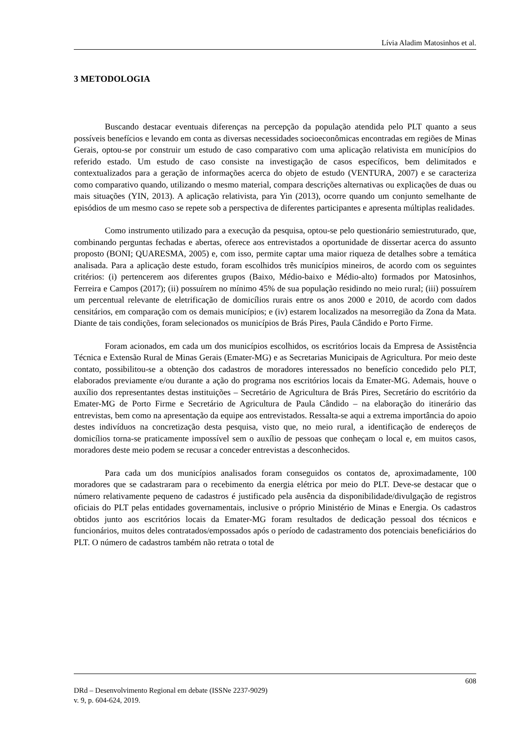Lívia Aladim Matosinhos et al.
3 METODOLOGIA
Buscando destacar eventuais diferenças na percepção da população atendida pelo PLT quanto a seus possíveis benefícios e levando em conta as diversas necessidades socioeconômicas encontradas em regiões de Minas Gerais, optou-se por construir um estudo de caso comparativo com uma aplicação relativista em municípios do referido estado. Um estudo de caso consiste na investigação de casos específicos, bem delimitados e contextualizados para a geração de informações acerca do objeto de estudo (VENTURA, 2007) e se caracteriza como comparativo quando, utilizando o mesmo material, compara descrições alternativas ou explicações de duas ou mais situações (YIN, 2013). A aplicação relativista, para Yin (2013), ocorre quando um conjunto semelhante de episódios de um mesmo caso se repete sob a perspectiva de diferentes participantes e apresenta múltiplas realidades.
Como instrumento utilizado para a execução da pesquisa, optou-se pelo questionário semiestruturado, que, combinando perguntas fechadas e abertas, oferece aos entrevistados a oportunidade de dissertar acerca do assunto proposto (BONI; QUARESMA, 2005) e, com isso, permite captar uma maior riqueza de detalhes sobre a temática analisada. Para a aplicação deste estudo, foram escolhidos três municípios mineiros, de acordo com os seguintes critérios: (i) pertencerem aos diferentes grupos (Baixo, Médio-baixo e Médio-alto) formados por Matosinhos, Ferreira e Campos (2017); (ii) possuírem no mínimo 45% de sua população residindo no meio rural; (iii) possuírem um percentual relevante de eletrificação de domicílios rurais entre os anos 2000 e 2010, de acordo com dados censitários, em comparação com os demais municípios; e (iv) estarem localizados na mesorregião da Zona da Mata. Diante de tais condições, foram selecionados os municípios de Brás Pires, Paula Cândido e Porto Firme.
Foram acionados, em cada um dos municípios escolhidos, os escritórios locais da Empresa de Assistência Técnica e Extensão Rural de Minas Gerais (Emater-MG) e as Secretarias Municipais de Agricultura. Por meio deste contato, possibilitou-se a obtenção dos cadastros de moradores interessados no benefício concedido pelo PLT, elaborados previamente e/ou durante a ação do programa nos escritórios locais da Emater-MG. Ademais, houve o auxílio dos representantes destas instituições – Secretário de Agricultura de Brás Pires, Secretário do escritório da Emater-MG de Porto Firme e Secretário de Agricultura de Paula Cândido – na elaboração do itinerário das entrevistas, bem como na apresentação da equipe aos entrevistados. Ressalta-se aqui a extrema importância do apoio destes indivíduos na concretização desta pesquisa, visto que, no meio rural, a identificação de endereços de domicílios torna-se praticamente impossível sem o auxílio de pessoas que conheçam o local e, em muitos casos, moradores deste meio podem se recusar a conceder entrevistas a desconhecidos.
Para cada um dos municípios analisados foram conseguidos os contatos de, aproximadamente, 100 moradores que se cadastraram para o recebimento da energia elétrica por meio do PLT. Deve-se destacar que o número relativamente pequeno de cadastros é justificado pela ausência da disponibilidade/divulgação de registros oficiais do PLT pelas entidades governamentais, inclusive o próprio Ministério de Minas e Energia. Os cadastros obtidos junto aos escritórios locais da Emater-MG foram resultados de dedicação pessoal dos técnicos e funcionários, muitos deles contratados/empossados após o período de cadastramento dos potenciais beneficiários do PLT. O número de cadastros também não retrata o total de
608
DRd – Desenvolvimento Regional em debate (ISSNe 2237-9029)
v. 9, p. 604-624, 2019.